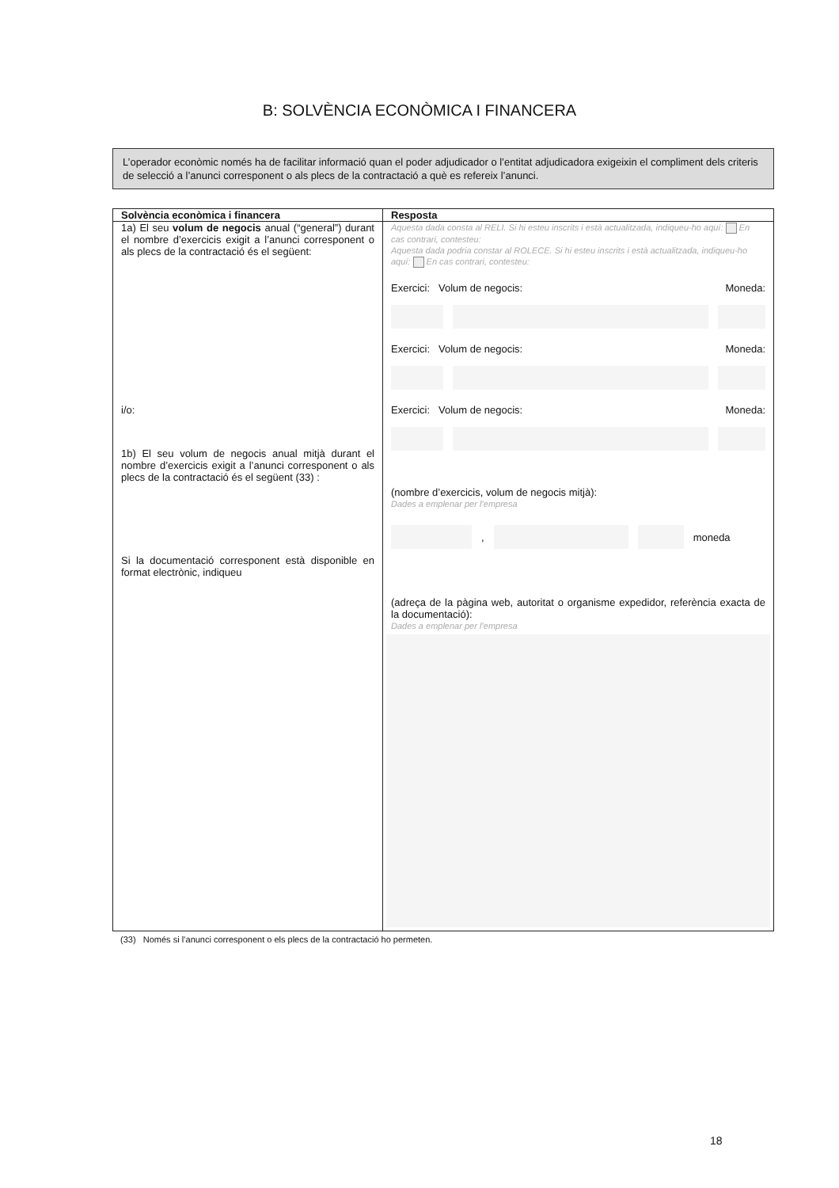B: SOLVÈNCIA ECONÒMICA I FINANCERA
L’operador econòmic només ha de facilitar informació quan el poder adjudicador o l’entitat adjudicadora exigeixin el compliment dels criteris de selecció a l’anunci corresponent o als plecs de la contractació a què es refereix l’anunci.
| Solvència econòmica i financera | Resposta |
| --- | --- |
| 1a) El seu volum de negocis anual (“general”) durant el nombre d’exercicis exigit a l’anunci corresponent o als plecs de la contractació és el següent: i/o: 1b) El seu volum de negocis anual mitjà durant el nombre d’exercicis exigit a l’anunci corresponent o als plecs de la contractació és el següent (33) : Si la documentació corresponent està disponible en format electrònic, indiqueu | Aquesta dada consta al RELI. Si hi esteu inscrits i està actualitzada, indiqueu-ho aquí: En cas contrari, contesteu: Aquesta dada podria constar al ROLECE. Si hi esteu inscrits i està actualitzada, indiqueu-ho aquí: En cas contrari, contesteu: Exercici: Volum de negocis: Moneda: Exercici: Volum de negocis: Moneda: Exercici: Volum de negocis: Moneda: (nombre d’exercicis, volum de negocis mitjà): Dades a emplenar per l’empresa , moneda (adreça de la pàgina web, autoritat o organisme expedidor, referència exacta de la documentació): Dades a emplenar per l’empresa |
(33) Només si l’anunci corresponent o els plecs de la contractació ho permeten.
18